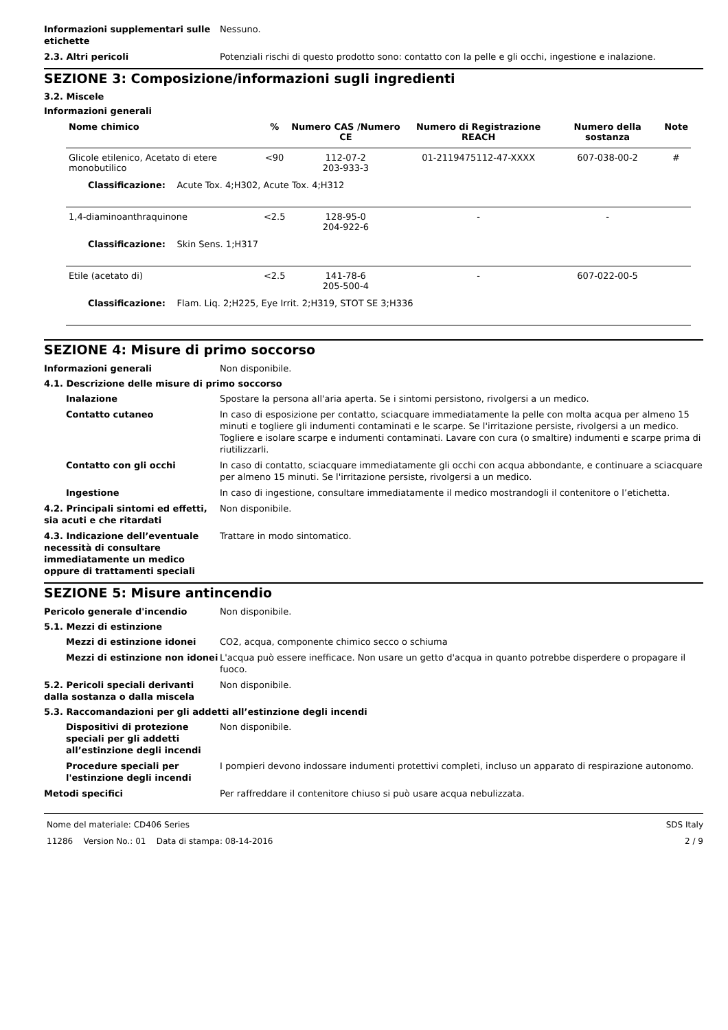Informazioni supplementari sulle etichette
Nessuno.
2.3. Altri pericoli Potenziali rischi di questo prodotto sono: contatto con la pelle e gli occhi, ingestione e inalazione.
SEZIONE 3: Composizione/informazioni sugli ingredienti
3.2. Miscele
Informazioni generali
| Nome chimico | % | Numero CAS /Numero CE | Numero di Registrazione REACH | Numero della sostanza | Note |
| --- | --- | --- | --- | --- | --- |
| Glicole etilenico, Acetato di etere monobutilico | <90 | 112-07-2 203-933-3 | 01-2119475112-47-XXXX | 607-038-00-2 | # |
| Classificazione: Acute Tox. 4;H302, Acute Tox. 4;H312 | | | | | |
| 1,4-diaminoanthraquinone | <2.5 | 128-95-0 204-922-6 | - | - | |
| Classificazione: Skin Sens. 1;H317 | | | | | |
| Etile (acetato di) | <2.5 | 141-78-6 205-500-4 | - | 607-022-00-5 | |
| Classificazione: Flam. Liq. 2;H225, Eye Irrit. 2;H319, STOT SE 3;H336 | | | | | |
SEZIONE 4: Misure di primo soccorso
Informazioni generali Non disponibile.
4.1. Descrizione delle misure di primo soccorso
Inalazione Spostare la persona all'aria aperta. Se i sintomi persistono, rivolgersi a un medico.
Contatto cutaneo In caso di esposizione per contatto, sciacquare immediatamente la pelle con molta acqua per almeno 15 minuti e togliere gli indumenti contaminati e le scarpe. Se l'irritazione persiste, rivolgersi a un medico. Togliere e isolare scarpe e indumenti contaminati. Lavare con cura (o smaltire) indumenti e scarpe prima di riutilizzarli.
Contatto con gli occhi In caso di contatto, sciacquare immediatamente gli occhi con acqua abbondante, e continuare a sciacquare per almeno 15 minuti. Se l'irritazione persiste, rivolgersi a un medico.
Ingestione In caso di ingestione, consultare immediatamente il medico mostrandogli il contenitore o l’etichetta.
4.2. Principali sintomi ed effetti, sia acuti e che ritardati
Non disponibile.
4.3. Indicazione dell’eventuale necessità di consultare immediatamente un medico oppure di trattamenti speciali
Trattare in modo sintomatico.
SEZIONE 5: Misure antincendio
Pericolo generale d'incendio Non disponibile.
5.1. Mezzi di estinzione
Mezzi di estinzione idonei CO2, acqua, componente chimico secco o schiuma
Mezzi di estinzione non idonei
L'acqua può essere inefficace. Non usare un getto d'acqua in quanto potrebbe disperdere o propagare il fuoco.
5.2. Pericoli speciali derivanti dalla sostanza o dalla miscela
Non disponibile.
5.3. Raccomandazioni per gli addetti all’estinzione degli incendi
Dispositivi di protezione speciali per gli addetti all’estinzione degli incendi
Non disponibile.
Procedure speciali per l'estinzione degli incendi
I pompieri devono indossare indumenti protettivi completi, incluso un apparato di respirazione autonomo.
Metodi specifici Per raffreddare il contenitore chiuso si può usare acqua nebulizzata.
Nome del materiale: CD406 Series
11286 Version No.: 01 Data di stampa: 08-14-2016
SDS Italy
2 / 9